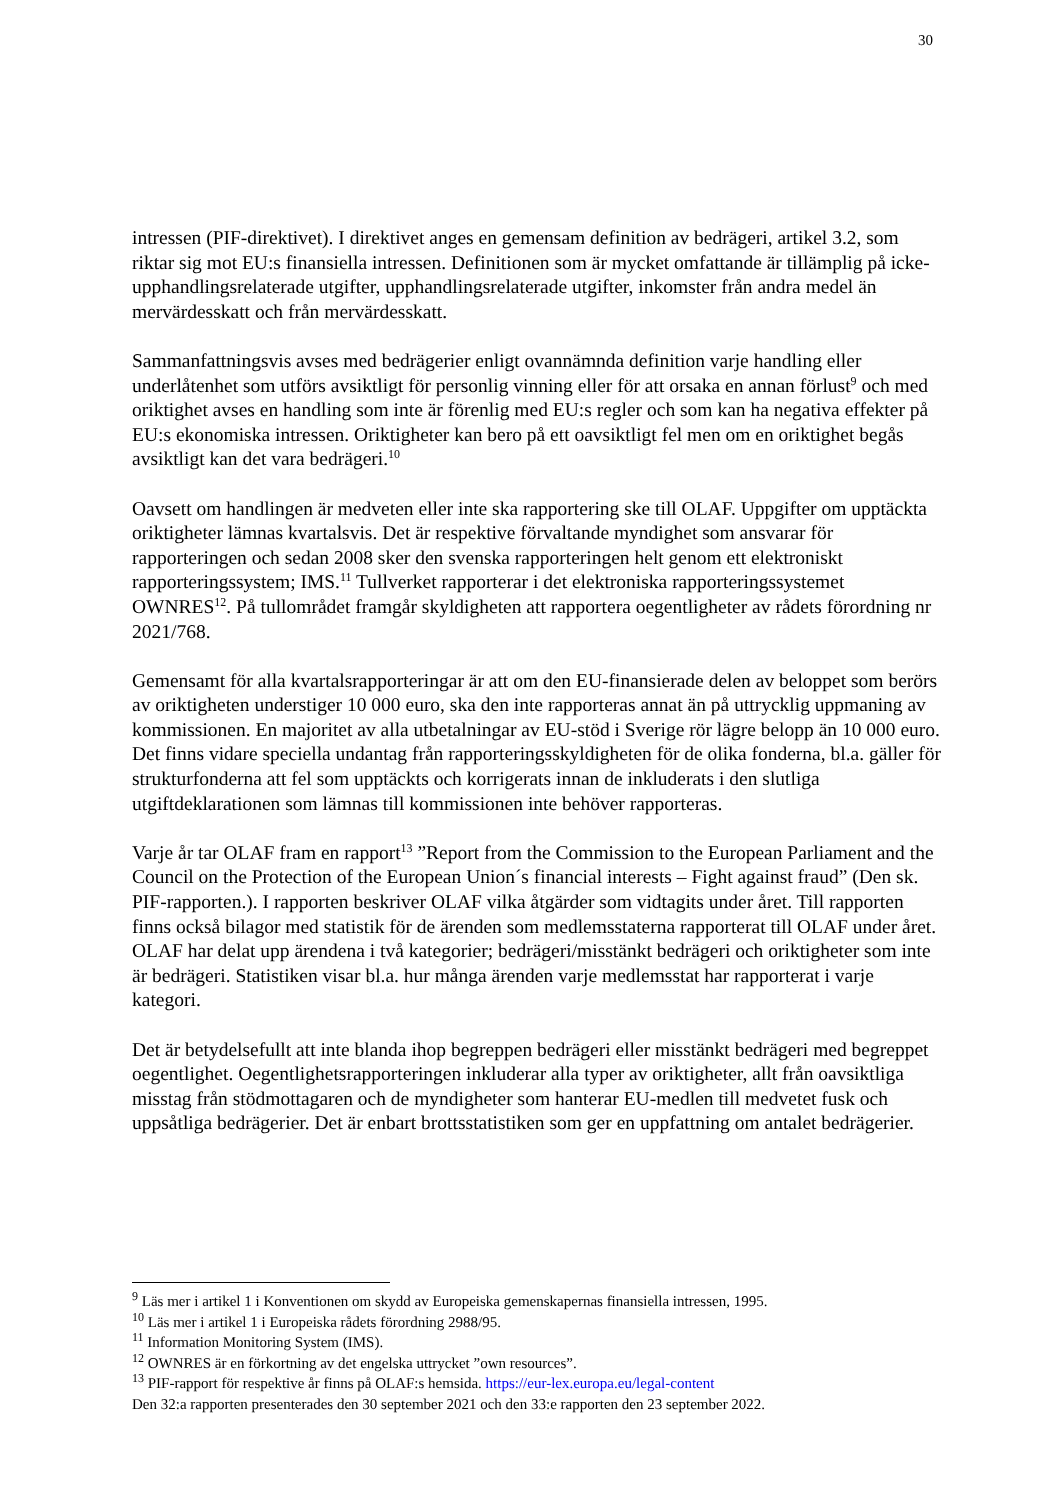30
intressen (PIF-direktivet). I direktivet anges en gemensam definition av bedrägeri, artikel 3.2, som riktar sig mot EU:s finansiella intressen. Definitionen som är mycket omfattande är tillämplig på icke-upphandlingsrelaterade utgifter, upphandlingsrelaterade utgifter, inkomster från andra medel än mervärdesskatt och från mervärdesskatt.
Sammanfattningsvis avses med bedrägerier enligt ovannämnda definition varje handling eller underlåtenhet som utförs avsiktligt för personlig vinning eller för att orsaka en annan förlust<sup>9</sup> och med oriktighet avses en handling som inte är förenlig med EU:s regler och som kan ha negativa effekter på EU:s ekonomiska intressen. Oriktigheter kan bero på ett oavsiktligt fel men om en oriktighet begås avsiktligt kan det vara bedrägeri.<sup>10</sup>
Oavsett om handlingen är medveten eller inte ska rapportering ske till OLAF. Uppgifter om upptäckta oriktigheter lämnas kvartalsvis. Det är respektive förvaltande myndighet som ansvarar för rapporteringen och sedan 2008 sker den svenska rapporteringen helt genom ett elektroniskt rapporteringssystem; IMS.<sup>11</sup> Tullverket rapporterar i det elektroniska rapporteringssystemet OWNRES<sup>12</sup>. På tullområdet framgår skyldigheten att rapportera oegentligheter av rådets förordning nr 2021/768.
Gemensamt för alla kvartalsrapporteringar är att om den EU-finansierade delen av beloppet som berörs av oriktigheten understiger 10 000 euro, ska den inte rapporteras annat än på uttrycklig uppmaning av kommissionen. En majoritet av alla utbetalningar av EU-stöd i Sverige rör lägre belopp än 10 000 euro. Det finns vidare speciella undantag från rapporteringsskyldigheten för de olika fonderna, bl.a. gäller för strukturfonderna att fel som upptäckts och korrigerats innan de inkluderats i den slutliga utgiftdeklarationen som lämnas till kommissionen inte behöver rapporteras.
Varje år tar OLAF fram en rapport<sup>13</sup> ”Report from the Commission to the European Parliament and the Council on the Protection of the European Union´s financial interests – Fight against fraud” (Den sk. PIF-rapporten.). I rapporten beskriver OLAF vilka åtgärder som vidtagits under året. Till rapporten finns också bilagor med statistik för de ärenden som medlemsstaterna rapporterat till OLAF under året. OLAF har delat upp ärendena i två kategorier; bedrägeri/misstänkt bedrägeri och oriktigheter som inte är bedrägeri. Statistiken visar bl.a. hur många ärenden varje medlemsstat har rapporterat i varje kategori.
Det är betydelsefullt att inte blanda ihop begreppen bedrägeri eller misstänkt bedrägeri med begreppet oegentlighet. Oegentlighetsrapporteringen inkluderar alla typer av oriktigheter, allt från oavsiktliga misstag från stödmottagaren och de myndigheter som hanterar EU-medlen till medvetet fusk och uppsåtliga bedrägerier. Det är enbart brottsstatistiken som ger en uppfattning om antalet bedrägerier.
<sup>9</sup> Läs mer i artikel 1 i Konventionen om skydd av Europeiska gemenskapernas finansiella intressen, 1995.
<sup>10</sup> Läs mer i artikel 1 i Europeiska rådets förordning 2988/95.
<sup>11</sup> Information Monitoring System (IMS).
<sup>12</sup> OWNRES är en förkortning av det engelska uttrycket ”own resources”.
<sup>13</sup> PIF-rapport för respektive år finns på OLAF:s hemsida. https://eur-lex.europa.eu/legal-content
Den 32:a rapporten presenterades den 30 september 2021 och den 33:e rapporten den 23 september 2022.